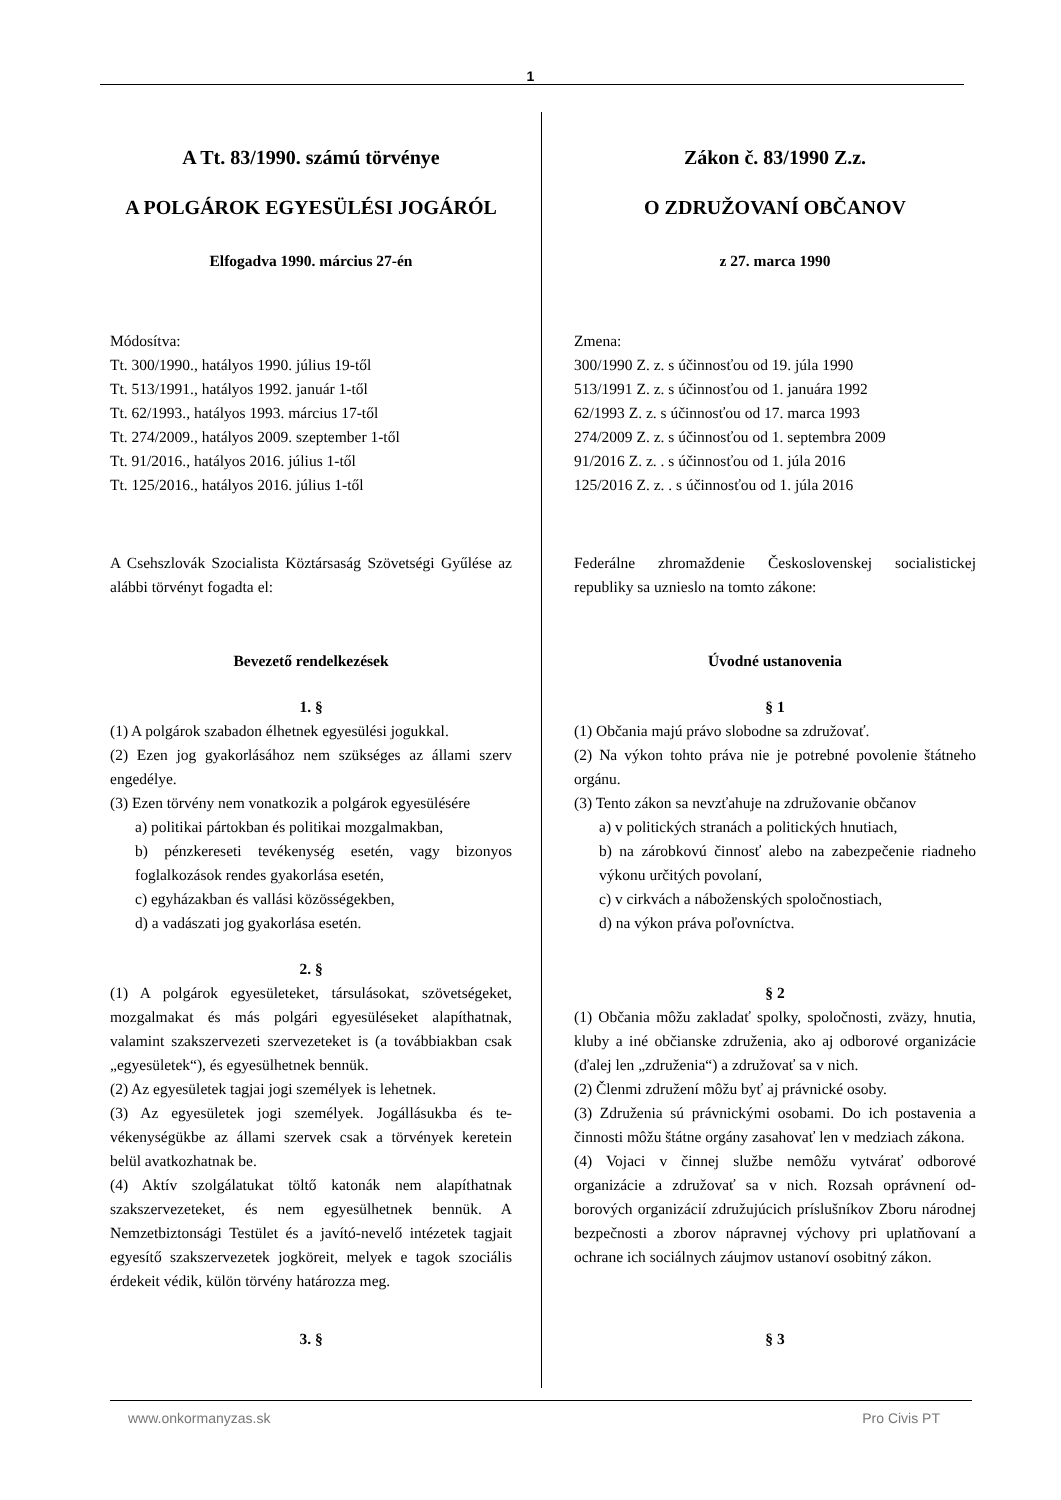1
A Tt. 83/1990. számú törvénye
A POLGÁROK EGYESÜLÉSI JOGÁRÓL
Elfogadva 1990. március 27-én
Módosítva:
Tt. 300/1990., hatályos 1990. július 19-től
Tt. 513/1991., hatályos 1992. január 1-től
Tt. 62/1993., hatályos 1993. március 17-től
Tt. 274/2009., hatályos 2009. szeptember 1-től
Tt. 91/2016., hatályos 2016. július 1-től
Tt. 125/2016., hatályos 2016. július 1-től
A Csehszlovák Szocialista Köztársaság Szövetségi Gyű­lése az alábbi törvényt fogadta el:
Bevezető rendelkezések
1. §
(1) A polgárok szabadon élhetnek egyesülési jogukkal.
(2) Ezen jog gyakorlásához nem szükséges az állami szerv engedélye.
(3) Ezen törvény nem vonatkozik a polgárok egyesülé­sére
a) politikai pártokban és politikai mozgalmakban,
b) pénzkereseti tevékenység esetén, vagy bizonyos foglalkozások rendes gyakorlása esetén,
c) egyházakban és vallási közösségekben,
d) a vadászati jog gyakorlása esetén.
2. §
(1) A polgárok egyesületeket, társulásokat, szövetsége­ket, mozgalmakat és más polgári egyesüléseket alapít­hatnak, valamint szakszervezeti szervezeteket is (a to­vábbiakban csak „egyesületek“), és egyesülhetnek ben­nük.
(2) Az egyesületek tagjai jogi személyek is lehetnek.
(3) Az egyesületek jogi személyek. Jogállásukba és te­vékenységükbe az állami szervek csak a törvények kere­tein belül avatkozhatnak be.
(4) Aktív szolgálatukat töltő katonák nem alapíthatnak szakszervezeteket, és nem egyesülhetnek bennük. A Nemzetbiztonsági Testület és a javító-nevelő intézetek tagjait egyesítő szakszervezetek jogköreit, melyek e ta­gok szociális érdekeit védik, külön törvény határozza meg.
3. §
Zákon č. 83/1990 Z.z.
O ZDRUŽOVANÍ OBČANOV
z 27. marca 1990
Zmena:
300/1990 Z. z. s účinnosťou od 19. júla 1990
513/1991 Z. z. s účinnosťou od 1. januára 1992
62/1993 Z. z. s účinnosťou od 17. marca 1993
274/2009 Z. z. s účinnosťou od 1. septembra 2009
91/2016 Z. z. . s účinnosťou od 1. júla 2016
125/2016 Z. z. . s účinnosťou od 1. júla 2016
Federálne zhromaždenie Československej socialistickej republiky sa uznieslo na tomto zákone:
Úvodné ustanovenia
§ 1
(1) Občania majú právo slobodne sa združovať.
(2) Na výkon tohto práva nie je potrebné povolenie štát­neho orgánu.
(3) Tento zákon sa nevzťahuje na združovanie občanov
a) v politických stranách a politických hnutiach,
b) na zárobkovú činnosť alebo na zabezpečenie riad­neho výkonu určitých povolaní,
c) v cirkvách a náboženských spoločnostiach,
d) na výkon práva poľovníctva.
§ 2
(1) Občania môžu zakladať spolky, spoločnosti, zväzy, hnutia, kluby a iné občianske združenia, ako aj odborové organizácie (ďalej len „združenia“) a združovať sa v nich.
(2) Členmi združení môžu byť aj právnické osoby.
(3) Združenia sú právnickými osobami. Do ich postave­nia a činnosti môžu štátne orgány zasahovať len v me­dziach zákona.
(4) Vojaci v činnej službe nemôžu vytvárať odborové organizácie a združovať sa v nich. Rozsah oprávnení od­borových organizácií združujúcich príslušníkov Zboru národnej bezpečnosti a zborov nápravnej výchovy pri uplatňovaní a ochrane ich sociálnych záujmov ustanoví osobitný zákon.
§ 3
www.onkormanyzas.sk Pro Civis PT